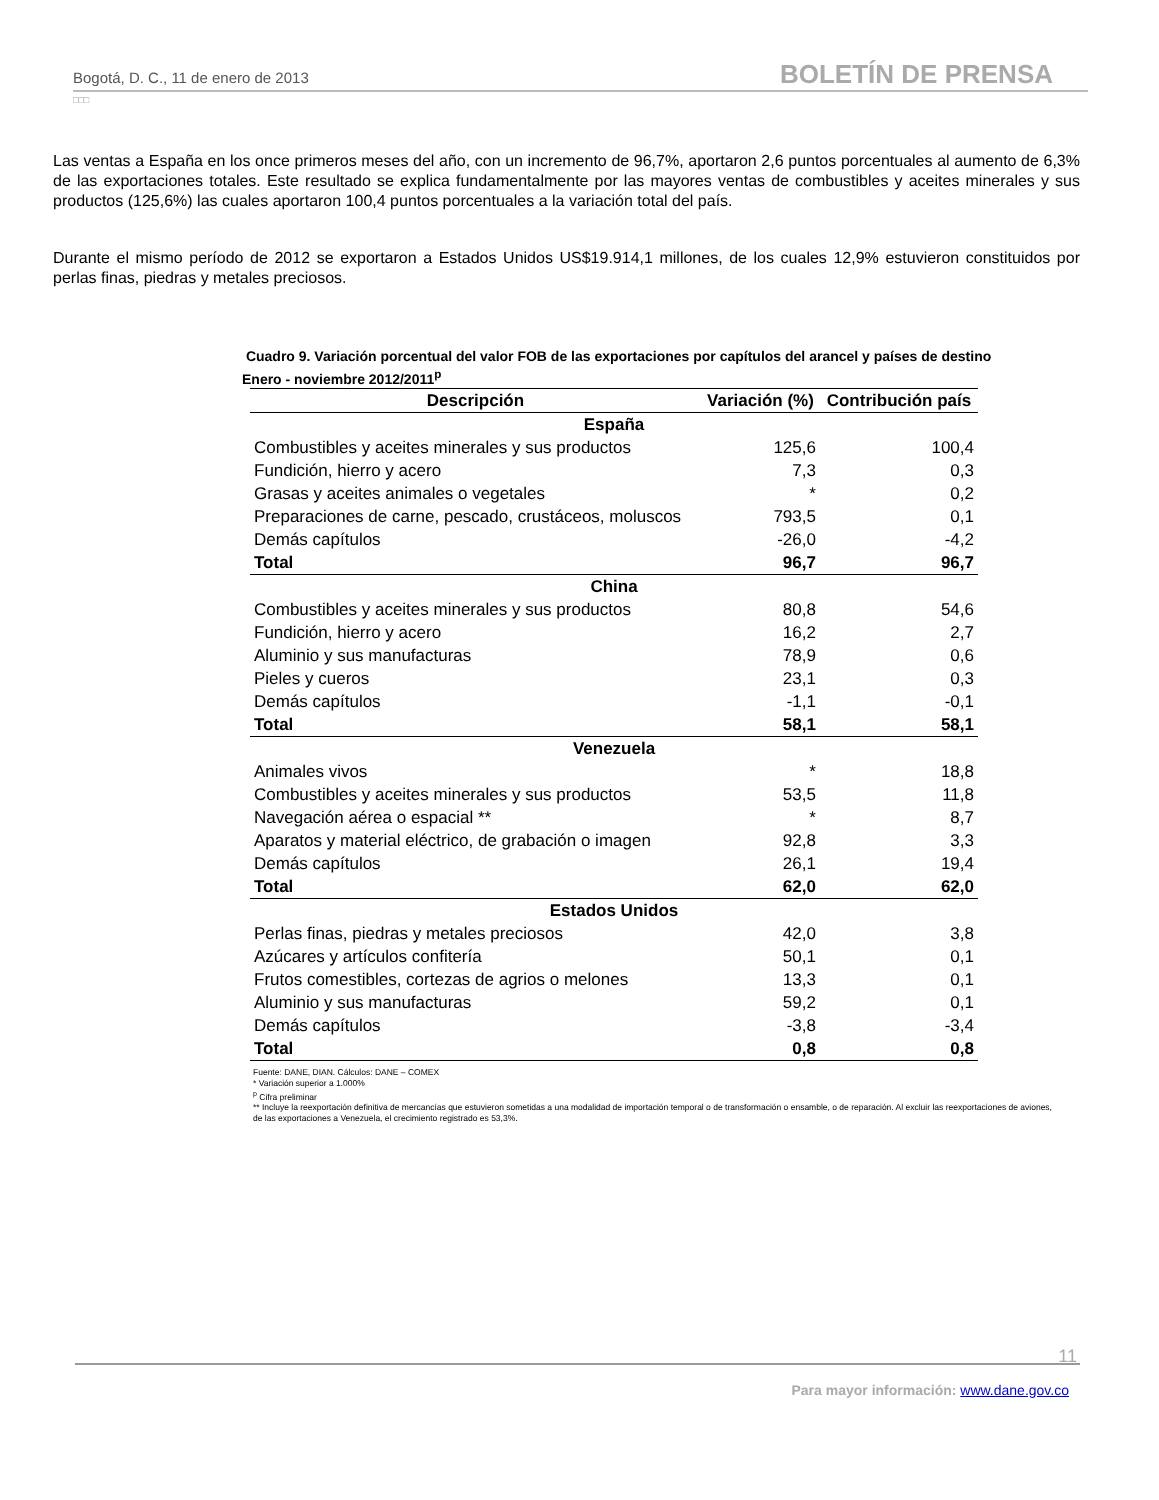Bogotá, D. C., 11 de enero de 2013 BOLETÍN DE PRENSA
□□□
Las ventas a España en los once primeros meses del año, con un incremento de 96,7%, aportaron 2,6 puntos porcentuales al aumento de 6,3% de las exportaciones totales. Este resultado se explica fundamentalmente por las mayores ventas de combustibles y aceites minerales y sus productos (125,6%) las cuales aportaron 100,4 puntos porcentuales a la variación total del país.
Durante el mismo período de 2012 se exportaron a Estados Unidos US$19.914,1 millones, de los cuales 12,9% estuvieron constituidos por perlas finas, piedras y metales preciosos.
Cuadro 9. Variación porcentual del valor FOB de las exportaciones por capítulos del arancel y países de destino
Enero - noviembre 2012/2011<sup>p</sup>
| Descripción | Variación (%) | Contribución país |
| --- | --- | --- |
| España | | |
| Combustibles y aceites minerales y sus productos | 125,6 | 100,4 |
| Fundición, hierro y acero | 7,3 | 0,3 |
| Grasas y aceites animales o vegetales | * | 0,2 |
| Preparaciones de carne, pescado, crustáceos, moluscos | 793,5 | 0,1 |
| Demás capítulos | -26,0 | -4,2 |
| Total | 96,7 | 96,7 |
| China | | |
| Combustibles y aceites minerales y sus productos | 80,8 | 54,6 |
| Fundición, hierro y acero | 16,2 | 2,7 |
| Aluminio y sus manufacturas | 78,9 | 0,6 |
| Pieles y cueros | 23,1 | 0,3 |
| Demás capítulos | -1,1 | -0,1 |
| Total | 58,1 | 58,1 |
| Venezuela | | |
| Animales vivos | * | 18,8 |
| Combustibles y aceites minerales y sus productos | 53,5 | 11,8 |
| Navegación aérea o espacial ** | * | 8,7 |
| Aparatos y material eléctrico, de grabación o imagen | 92,8 | 3,3 |
| Demás capítulos | 26,1 | 19,4 |
| Total | 62,0 | 62,0 |
| Estados Unidos | | |
| Perlas finas, piedras y metales preciosos | 42,0 | 3,8 |
| Azúcares y artículos confitería | 50,1 | 0,1 |
| Frutos comestibles, cortezas de agrios o melones | 13,3 | 0,1 |
| Aluminio y sus manufacturas | 59,2 | 0,1 |
| Demás capítulos | -3,8 | -3,4 |
| Total | 0,8 | 0,8 |
Fuente: DANE, DIAN. Cálculos: DANE – COMEX
* Variación superior a 1.000%
<sup>p</sup> Cifra preliminar
** Incluye la reexportación definitiva de mercancías que estuvieron sometidas a una modalidad de importación temporal o de transformación o ensamble, o de reparación. Al excluir las reexportaciones de aviones, de las exportaciones a Venezuela, el crecimiento registrado es 53,3%.
11
Para mayor información: www.dane.gov.co